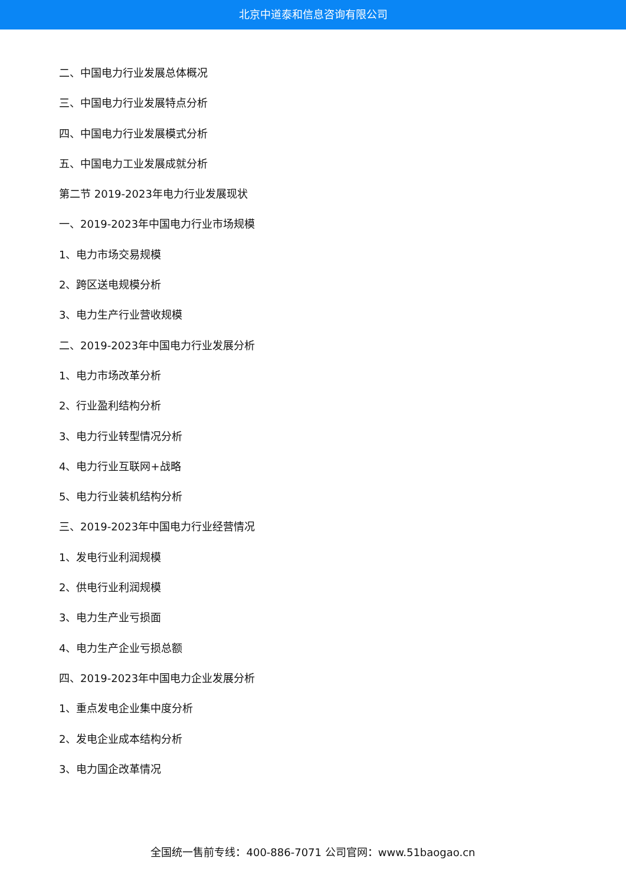北京中道泰和信息咨询有限公司
二、中国电力行业发展总体概况
三、中国电力行业发展特点分析
四、中国电力行业发展模式分析
五、中国电力工业发展成就分析
第二节 2019-2023年电力行业发展现状
一、2019-2023年中国电力行业市场规模
1、电力市场交易规模
2、跨区送电规模分析
3、电力生产行业营收规模
二、2019-2023年中国电力行业发展分析
1、电力市场改革分析
2、行业盈利结构分析
3、电力行业转型情况分析
4、电力行业互联网+战略
5、电力行业装机结构分析
三、2019-2023年中国电力行业经营情况
1、发电行业利润规模
2、供电行业利润规模
3、电力生产业亏损面
4、电力生产企业亏损总额
四、2019-2023年中国电力企业发展分析
1、重点发电企业集中度分析
2、发电企业成本结构分析
3、电力国企改革情况
全国统一售前专线：400-886-7071 公司官网：www.51baogao.cn